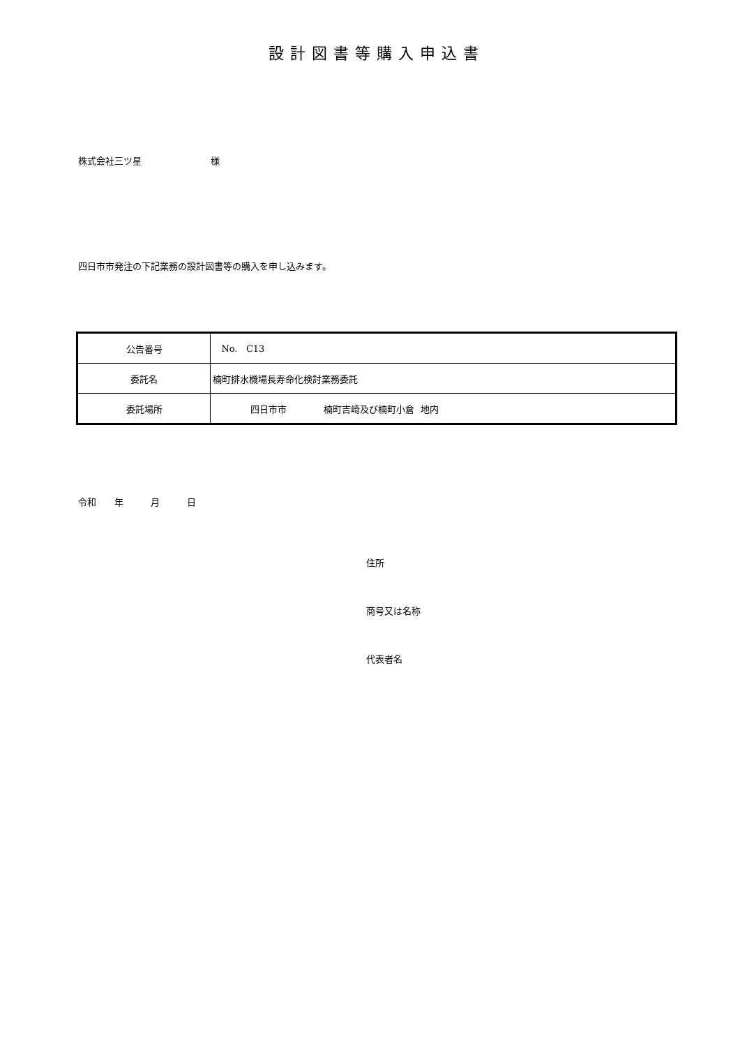設計図書等購入申込書
株式会社三ツ星 様
四日市市発注の下記業務の設計図書等の購入を申し込みます。
| 公告番号 | No. C13 |
| 委託名 | 楠町排水機場長寿命化検討業務委託 |
| 委託場所 | 四日市市 楠町吉崎及び楠町小倉 地内 |
令和 年 月 日
住所
商号又は名称
代表者名